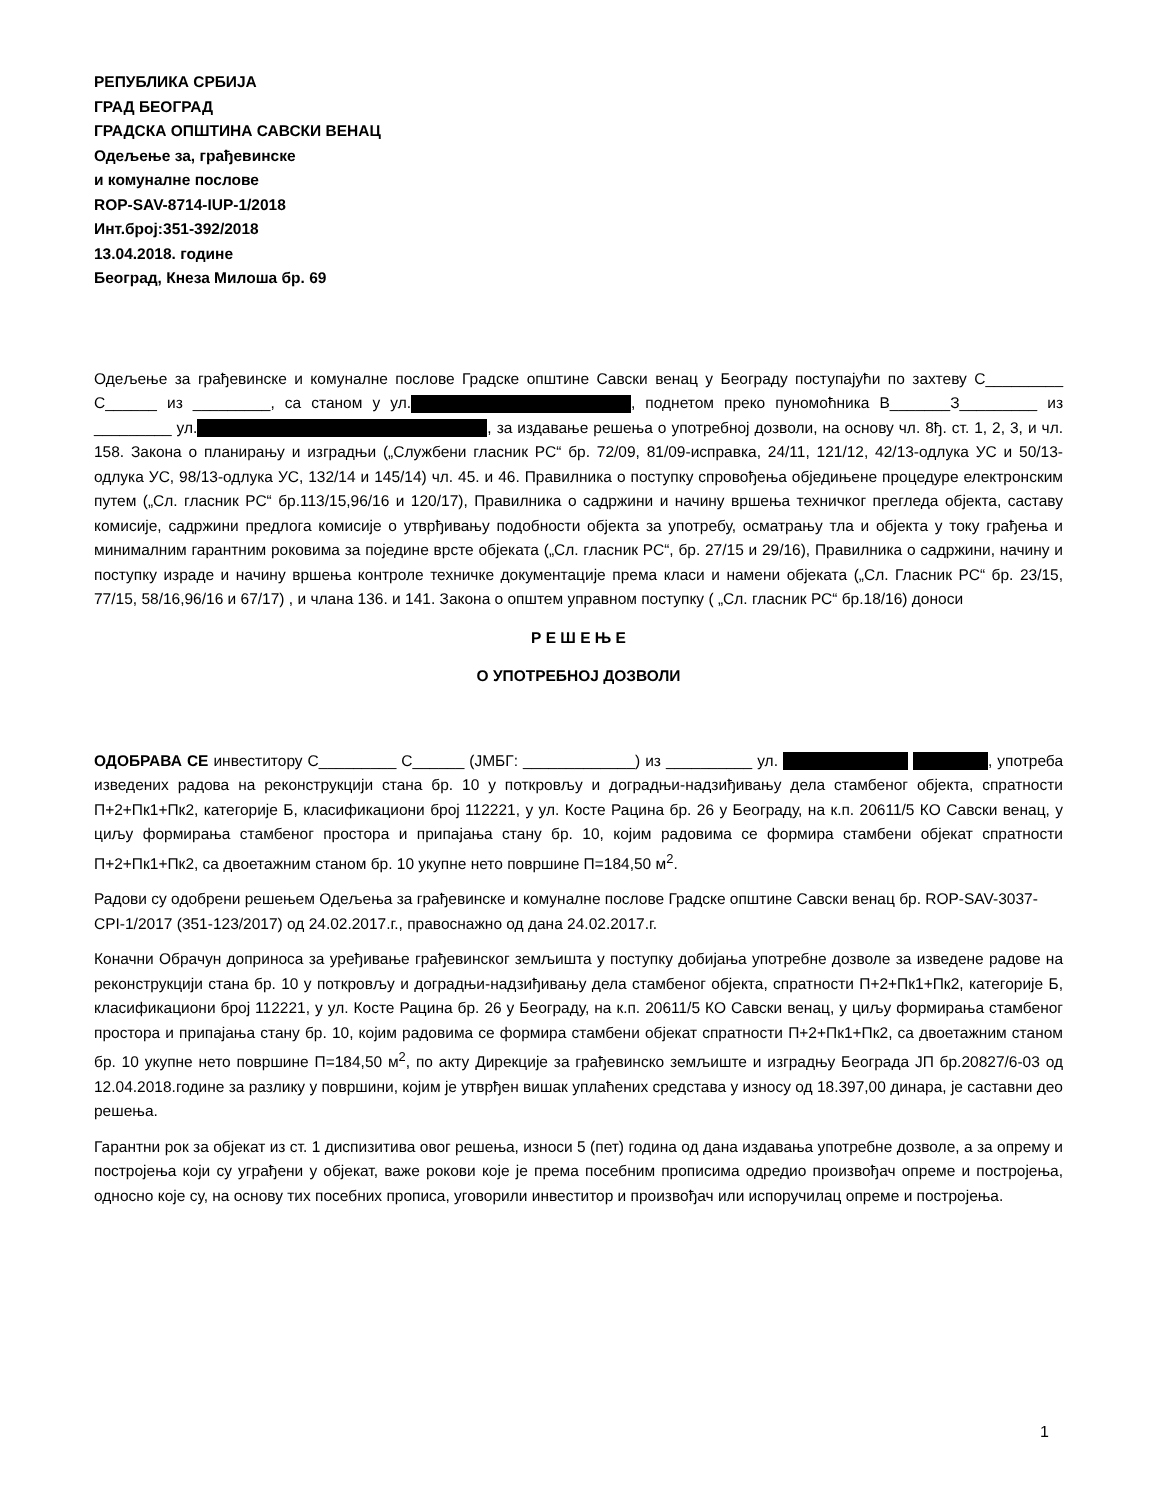РЕПУБЛИКА СРБИЈА
ГРАД БЕОГРАД
ГРАДСКА ОПШТИНА САВСКИ ВЕНАЦ
Одељење за, грађевинске
и комуналне послове
ROP-SAV-8714-IUP-1/2018
Инт.број:351-392/2018
13.04.2018. године
Београд, Кнеза Милоша бр. 69
Одељење за грађевинске и комуналне послове Градске општине Савски венац у Београду поступајући по захтеву С_________ С______ из _________, са станом у ул. , поднетом преко пуномоћника В_______З_________ из _________ ул. , за издавање решења о употребној дозволи, на основу чл. 8ђ. ст. 1, 2, 3, и чл. 158. Закона о планирању и изградњи („Службени гласник РС“ бр. 72/09, 81/09-исправка, 24/11, 121/12, 42/13-одлука УС и 50/13-одлука УС, 98/13-одлука УС, 132/14 и 145/14) чл. 45. и 46. Правилника о поступку спровођења обједињене процедуре електронским путем („Сл. гласник РС“ бр.113/15,96/16 и 120/17), Правилника о садржини и начину вршења техничког прегледа објекта, саставу комисије, садржини предлога комисије о утврђивању подобности објекта за употребу, осматрању тла и објекта у току грађења и минималним гарантним роковима за поједине врсте објеката („Сл. гласник РС“, бр. 27/15 и 29/16), Правилника о садржини, начину и поступку израде и начину вршења контроле техничке документације према класи и намени објеката („Сл. Гласник РС“ бр. 23/15, 77/15, 58/16,96/16 и 67/17) , и члана 136. и 141. Закона о општем управном поступку ( „Сл. гласник РС“ бр.18/16) доноси
Р Е Ш Е Њ Е
О УПОТРЕБНОЈ ДОЗВОЛИ
ОДОБРАВА СЕ инвеститору С_________ С______ (ЈМБГ: _____________) из __________ ул. , употреба изведених радова на реконструкцији стана бр. 10 у поткровљу и доградњи-надзиђивању дела стамбеног објекта, спратности П+2+Пк1+Пк2, категорије Б, класификациони број 112221, у ул. Косте Рацина бр. 26 у Београду, на к.п. 20611/5 КО Савски венац, у циљу формирања стамбеног простора и припајања стану бр. 10, којим радовима се формира стамбени објекат спратности П+2+Пк1+Пк2, са двоетажним станом бр. 10 укупне нето површине П=184,50 м<sup>2</sup>.
Радови су одобрени решењем Одељења за грађевинске и комуналне послове Градске општине Савски венац бр. ROP-SAV-3037-CPI-1/2017 (351-123/2017) од 24.02.2017.г., правоснажно од дана 24.02.2017.г.
Коначни Обрачун доприноса за уређивање грађевинског земљишта у поступку добијања употребне дозволе за изведене радове на реконструкцији стана бр. 10 у поткровљу и доградњи-надзиђивању дела стамбеног објекта, спратности П+2+Пк1+Пк2, категорије Б, класификациони број 112221, у ул. Косте Рацина бр. 26 у Београду, на к.п. 20611/5 КО Савски венац, у циљу формирања стамбеног простора и припајања стану бр. 10, којим радовима се формира стамбени објекат спратности П+2+Пк1+Пк2, са двоетажним станом бр. 10 укупне нето површине П=184,50 м<sup>2</sup>, по акту Дирекције за грађевинско земљиште и изградњу Београда ЈП бр.20827/6-03 од 12.04.2018.године за разлику у површини, којим је утврђен вишак уплаћених средстава у износу од 18.397,00 динара, је саставни део решења.
Гарантни рок за објекат из ст. 1 диспизитива овог решења, износи 5 (пет) година од дана издавања употребне дозволе, а за опрему и постројења који су уграђени у објекат, важе рокови које је према посебним прописима одредио произвођач опреме и постројења, односно које су, на основу тих посебних прописа, уговорили инвеститор и произвођач или испоручилац опреме и постројења.
1